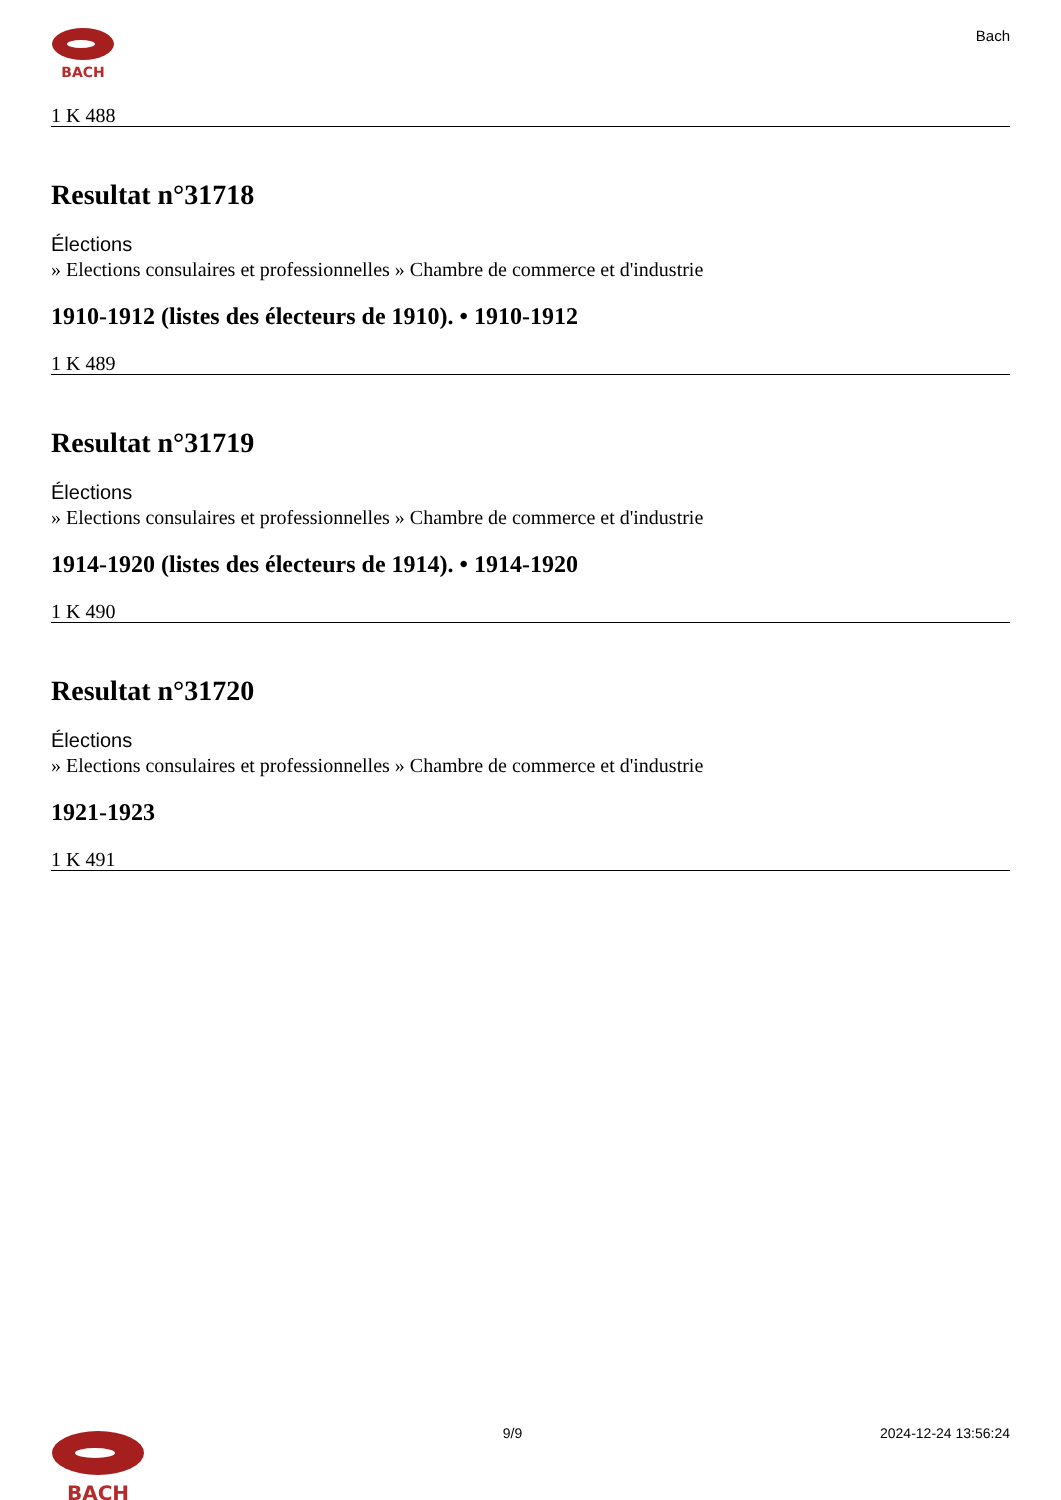BACH
Bach
1 K 488
Resultat n°31718
Élections
» Elections consulaires et professionnelles » Chambre de commerce et d'industrie
1910-1912 (listes des électeurs de 1910). • 1910-1912
1 K 489
Resultat n°31719
Élections
» Elections consulaires et professionnelles » Chambre de commerce et d'industrie
1914-1920 (listes des électeurs de 1914). • 1914-1920
1 K 490
Resultat n°31720
Élections
» Elections consulaires et professionnelles » Chambre de commerce et d'industrie
1921-1923
1 K 491
BACH
9/9 2024-12-24 13:56:24